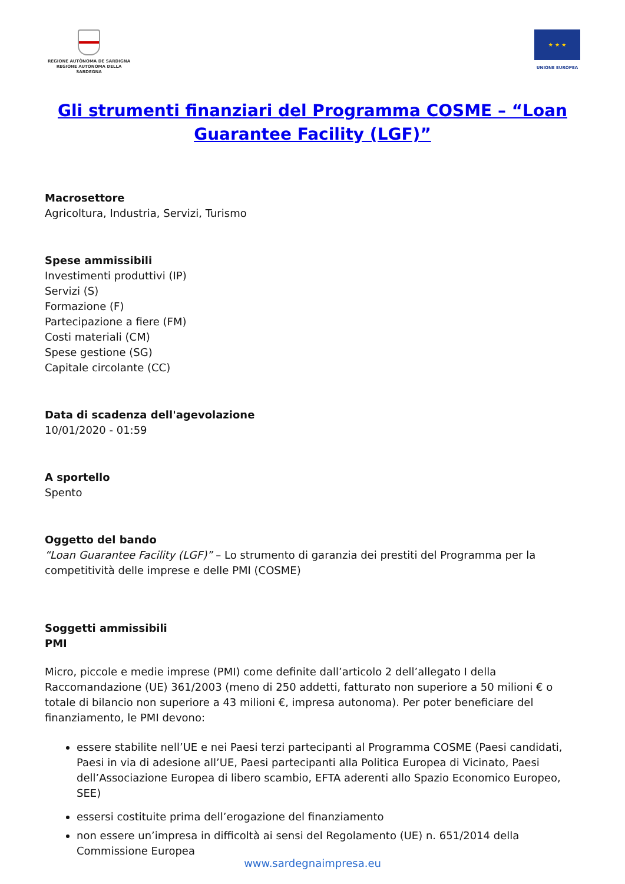REGIONE AUTÒNOMA DE SARDIGNA
REGIONE AUTONOMA DELLA SARDEGNA
★ ★ ★
UNIONE EUROPEA
Gli strumenti finanziari del Programma COSME – “Loan Guarantee Facility (LGF)”
Macrosettore
Agricoltura, Industria, Servizi, Turismo
Spese ammissibili
Investimenti produttivi (IP)
Servizi (S)
Formazione (F)
Partecipazione a fiere (FM)
Costi materiali (CM)
Spese gestione (SG)
Capitale circolante (CC)
Data di scadenza dell'agevolazione
10/01/2020 - 01:59
A sportello
Spento
Oggetto del bando
“Loan Guarantee Facility (LGF)” – Lo strumento di garanzia dei prestiti del Programma per la competitività delle imprese e delle PMI (COSME)
Soggetti ammissibili
PMI
Micro, piccole e medie imprese (PMI) come definite dall’articolo 2 dell’allegato I della Raccomandazione (UE) 361/2003 (meno di 250 addetti, fatturato non superiore a 50 milioni € o totale di bilancio non superiore a 43 milioni €, impresa autonoma). Per poter beneficiare del finanziamento, le PMI devono:
essere stabilite nell’UE e nei Paesi terzi partecipanti al Programma COSME (Paesi candidati, Paesi in via di adesione all’UE, Paesi partecipanti alla Politica Europea di Vicinato, Paesi dell’Associazione Europea di libero scambio, EFTA aderenti allo Spazio Economico Europeo, SEE)
essersi costituite prima dell’erogazione del finanziamento
non essere un’impresa in difficoltà ai sensi del Regolamento (UE) n. 651/2014 della Commissione Europea
www.sardegnaimpresa.eu